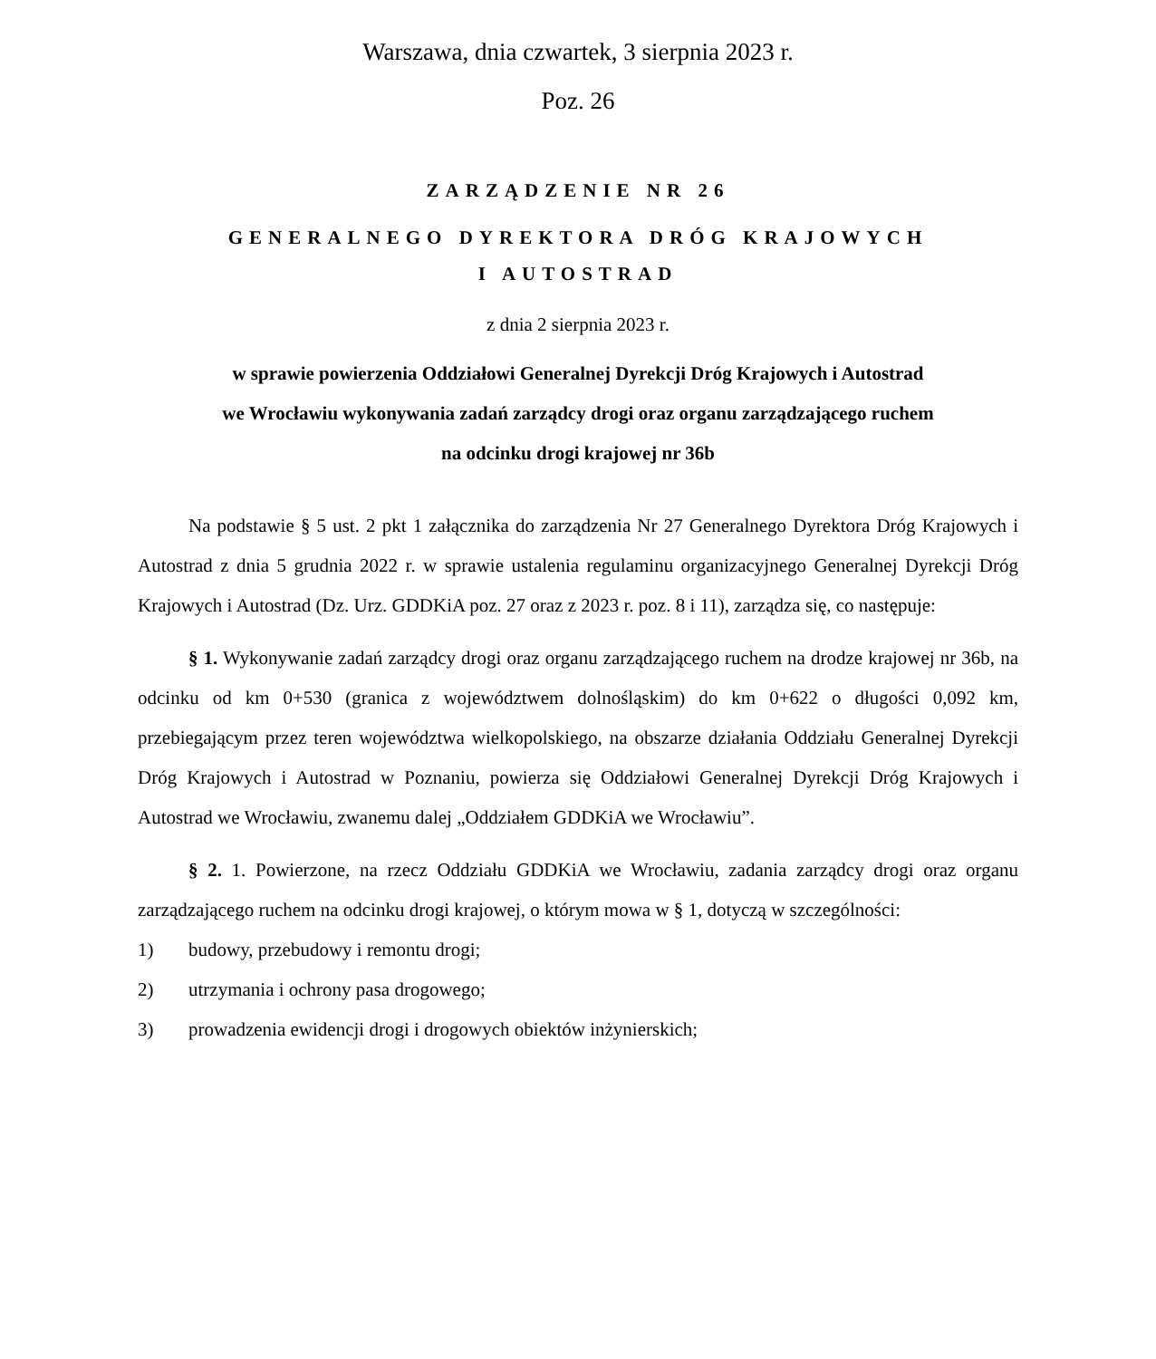Warszawa, dnia czwartek, 3 sierpnia 2023 r.
Poz. 26
ZARZĄDZENIE NR 26
GENERALNEGO DYREKTORA DRÓG KRAJOWYCH
I AUTOSTRAD
z dnia 2 sierpnia 2023 r.
w sprawie powierzenia Oddziałowi Generalnej Dyrekcji Dróg Krajowych i Autostrad
we Wrocławiu wykonywania zadań zarządcy drogi oraz organu zarządzającego ruchem
na odcinku drogi krajowej nr 36b
Na podstawie § 5 ust. 2 pkt 1 załącznika do zarządzenia Nr 27 Generalnego Dyrektora Dróg Krajowych i Autostrad z dnia 5 grudnia 2022 r. w sprawie ustalenia regulaminu organizacyjnego Generalnej Dyrekcji Dróg Krajowych i Autostrad (Dz. Urz. GDDKiA poz. 27 oraz z 2023 r. poz. 8 i 11), zarządza się, co następuje:
§ 1. Wykonywanie zadań zarządcy drogi oraz organu zarządzającego ruchem na drodze krajowej nr 36b, na odcinku od km 0+530 (granica z województwem dolnośląskim) do km 0+622 o długości 0,092 km, przebiegającym przez teren województwa wielkopolskiego, na obszarze działania Oddziału Generalnej Dyrekcji Dróg Krajowych i Autostrad w Poznaniu, powierza się Oddziałowi Generalnej Dyrekcji Dróg Krajowych i Autostrad we Wrocławiu, zwanemu dalej „Oddziałem GDDKiA we Wrocławiu”.
§ 2. 1. Powierzone, na rzecz Oddziału GDDKiA we Wrocławiu, zadania zarządcy drogi oraz organu zarządzającego ruchem na odcinku drogi krajowej, o którym mowa w § 1, dotyczą w szczególności:
1) budowy, przebudowy i remontu drogi;
2) utrzymania i ochrony pasa drogowego;
3) prowadzenia ewidencji drogi i drogowych obiektów inżynierskich;